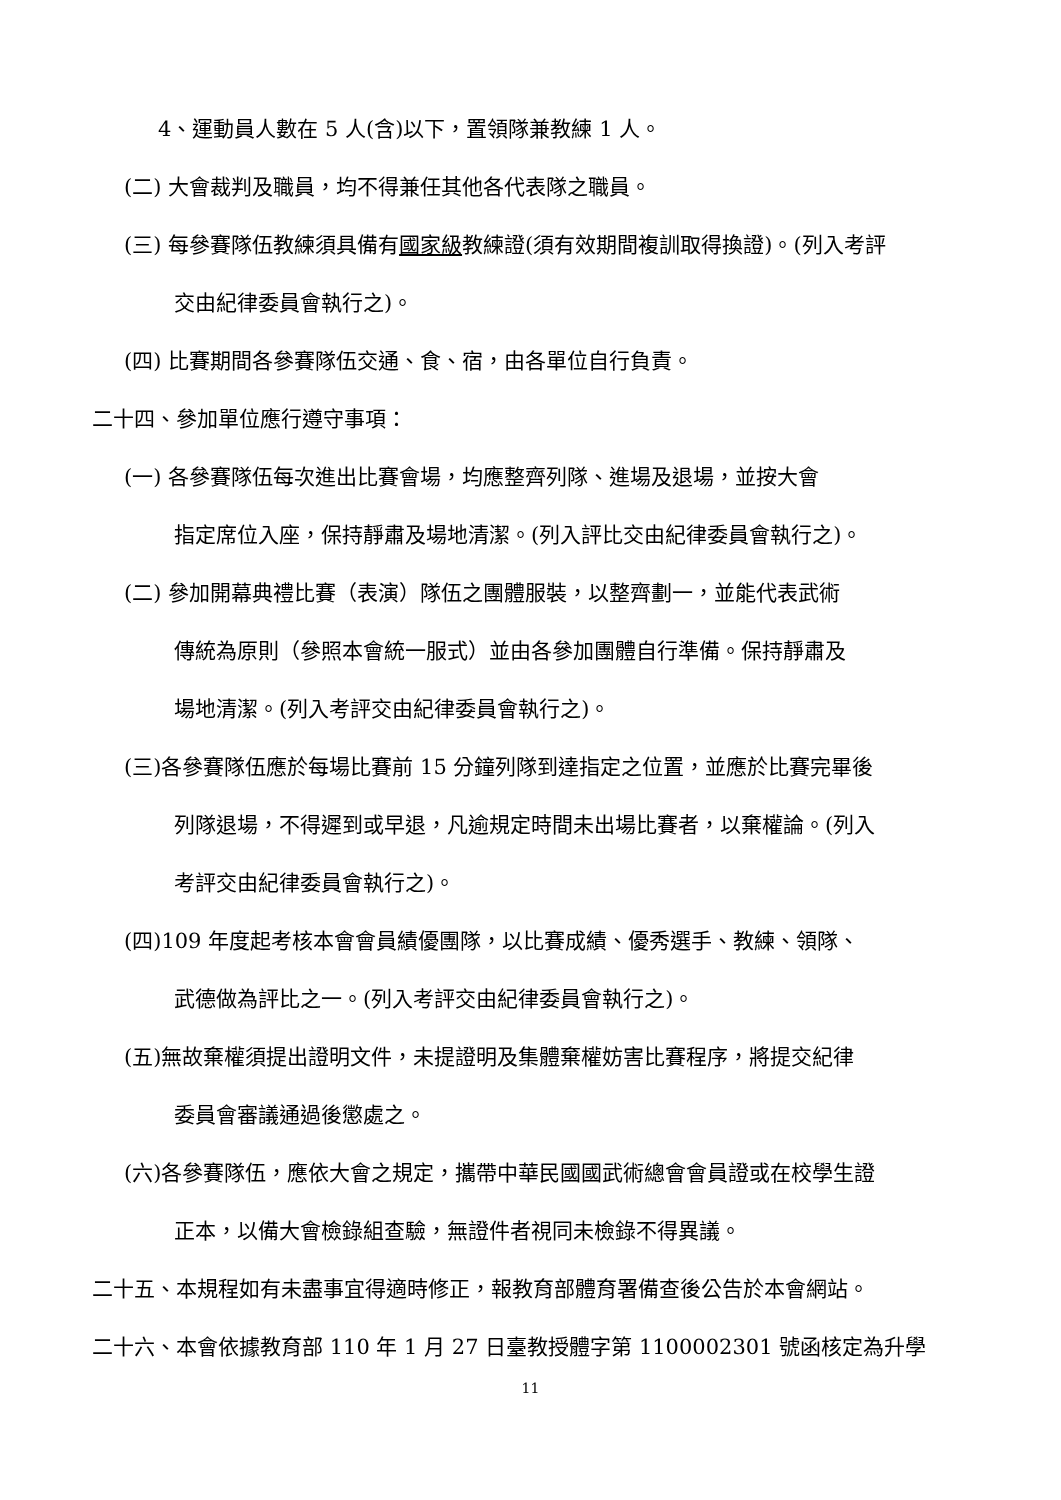4、運動員人數在 5 人(含)以下，置領隊兼教練 1 人。
(二) 大會裁判及職員，均不得兼任其他各代表隊之職員。
(三) 每參賽隊伍教練須具備有國家級教練證(須有效期間複訓取得換證)。(列入考評
交由紀律委員會執行之)。
(四) 比賽期間各參賽隊伍交通、食、宿，由各單位自行負責。
二十四、參加單位應行遵守事項：
(一) 各參賽隊伍每次進出比賽會場，均應整齊列隊、進場及退場，並按大會
指定席位入座，保持靜肅及場地清潔。(列入評比交由紀律委員會執行之)。
(二) 參加開幕典禮比賽（表演）隊伍之團體服裝，以整齊劃一，並能代表武術
傳統為原則（參照本會統一服式）並由各參加團體自行準備。保持靜肅及
場地清潔。(列入考評交由紀律委員會執行之)。
(三)各參賽隊伍應於每場比賽前 15 分鐘列隊到達指定之位置，並應於比賽完畢後
列隊退場，不得遲到或早退，凡逾規定時間未出場比賽者，以棄權論。(列入
考評交由紀律委員會執行之)。
(四)109 年度起考核本會會員績優團隊，以比賽成績、優秀選手、教練、領隊、
武德做為評比之一。(列入考評交由紀律委員會執行之)。
(五)無故棄權須提出證明文件，未提證明及集體棄權妨害比賽程序，將提交紀律
委員會審議通過後懲處之。
(六)各參賽隊伍，應依大會之規定，攜帶中華民國國武術總會會員證或在校學生證
正本，以備大會檢錄組查驗，無證件者視同未檢錄不得異議。
二十五、本規程如有未盡事宜得適時修正，報教育部體育署備查後公告於本會網站。
二十六、本會依據教育部 110 年 1 月 27 日臺教授體字第 1100002301 號函核定為升學
11